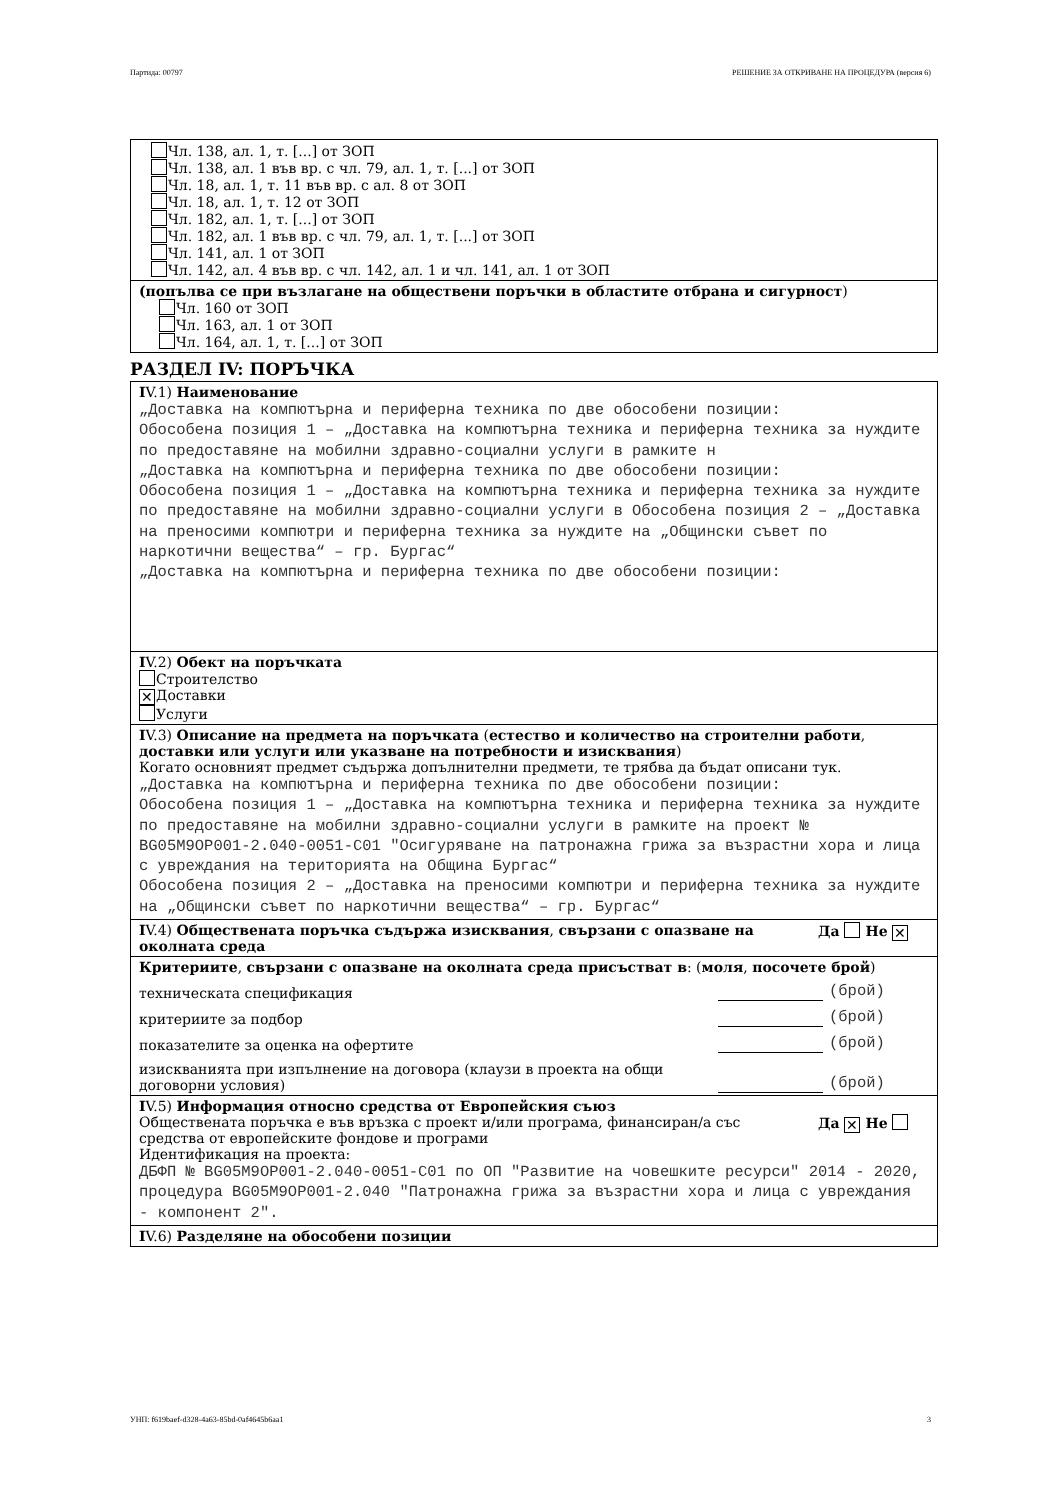Партида: 00797 РЕШЕНИЕ ЗА ОТКРИВАНЕ НА ПРОЦЕДУРА (версия 6)
Чл. 138, ал. 1, т. [...] от ЗОП
Чл. 138, ал. 1 във вр. с чл. 79, ал. 1, т. [...] от ЗОП
Чл. 18, ал. 1, т. 11 във вр. с ал. 8 от ЗОП
Чл. 18, ал. 1, т. 12 от ЗОП
Чл. 182, ал. 1, т. [...] от ЗОП
Чл. 182, ал. 1 във вр. с чл. 79, ал. 1, т. [...] от ЗОП
Чл. 141, ал. 1 от ЗОП
Чл. 142, ал. 4 във вр. с чл. 142, ал. 1 и чл. 141, ал. 1 от ЗОП
(попълва се при възлагане на обществени поръчки в областите отбрана и сигурност)
Чл. 160 от ЗОП
Чл. 163, ал. 1 от ЗОП
Чл. 164, ал. 1, т. [...] от ЗОП
РАЗДЕЛ IV: ПОРЪЧКА
IV.1) Наименование
„Доставка на компютърна и периферна техника по две обособени позиции:
Обособена позиция 1 – „Доставка на компютърна техника и периферна техника за нуждите по предоставяне на мобилни здравно-социални услуги в рамките н
„Доставка на компютърна и периферна техника по две обособени позиции:
Обособена позиция 1 – „Доставка на компютърна техника и периферна техника за нуждите по предоставяне на мобилни здравно-социални услуги в Обособена позиция 2 – „Доставка на преносими компютри и периферна техника за нуждите на „Общински съвет по наркотични вещества“ – гр. Бургас“
„Доставка на компютърна и периферна техника по две обособени позиции:
IV.2) Обект на поръчката
Строителство
✕ Доставки
Услуги
IV.3) Описание на предмета на поръчката (естество и количество на строителни работи, доставки или услуги или указване на потребности и изисквания)
Когато основният предмет съдържа допълнителни предмети, те трябва да бъдат описани тук.
„Доставка на компютърна и периферна техника по две обособени позиции:
Обособена позиция 1 – „Доставка на компютърна техника и периферна техника за нуждите по предоставяне на мобилни здравно-социални услуги в рамките на проект № BG05M9OP001-2.040-0051-C01 "Осигуряване на патронажна грижа за възрастни хора и лица с увреждания на територията на Община Бургас“
Обособена позиция 2 – „Доставка на преносими компютри и периферна техника за нуждите на „Общински съвет по наркотични вещества“ – гр. Бургас“
IV.4) Обществената поръчка съдържа изисквания, свързани с опазване на околната среда
Да Не ✕
Критериите, свързани с опазване на околната среда присъстват в: (моля, посочете брой)
техническата спецификация (брой)
критериите за подбор (брой)
показателите за оценка на офертите (брой)
изискванията при изпълнение на договора (клаузи в проекта на общи
договорни условия) (брой)
IV.5) Информация относно средства от Европейския съюз
Обществената поръчка е във връзка с проект и/или програма, финансиран/а със средства от европейските фондове и програми
Да ✕ Не
Идентификация на проекта:
ДБФП № BG05M9OP001-2.040-0051-C01 по ОП "Развитие на човешките ресурси" 2014 - 2020, процедура BG05M9OP001-2.040 "Патронажна грижа за възрастни хора и лица с увреждания - компонент 2".
IV.6) Разделяне на обособени позиции
УНП: f619baef-d328-4a63-85bd-0af4645b6aa1 3